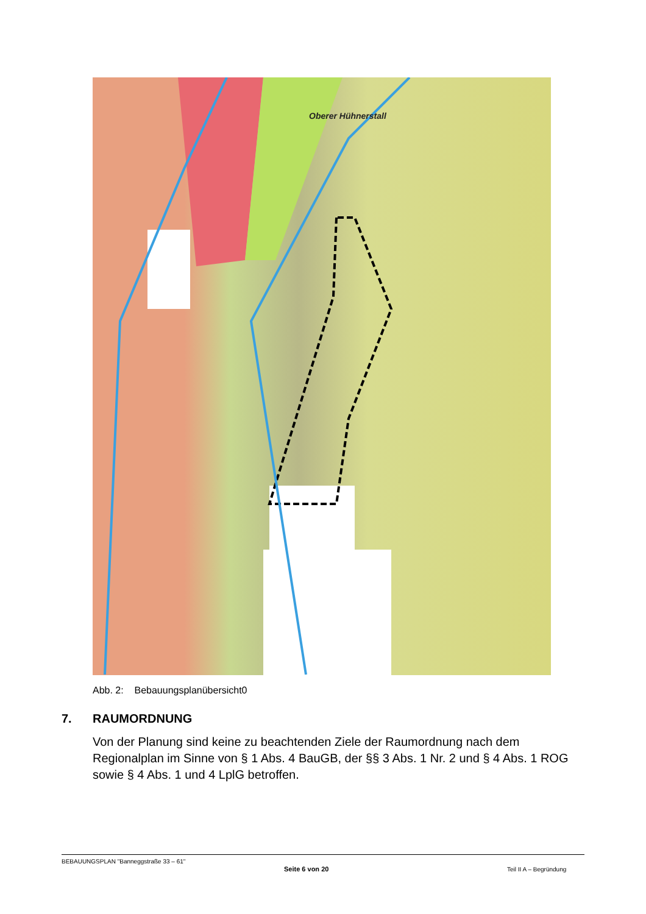Oberer Hühnerstall
Abb. 2: Bebauungsplanübersicht0
7. RAUMORDNUNG
Von der Planung sind keine zu beachtenden Ziele der Raumordnung nach dem Regionalplan im Sinne von § 1 Abs. 4 BauGB, der §§ 3 Abs. 1 Nr. 2 und § 4 Abs. 1 ROG sowie § 4 Abs. 1 und 4 LplG betroffen.
BEBAUUNGSPLAN "Banneggstraße 33 – 61"
Seite 6 von 20 Teil II A – Begründung